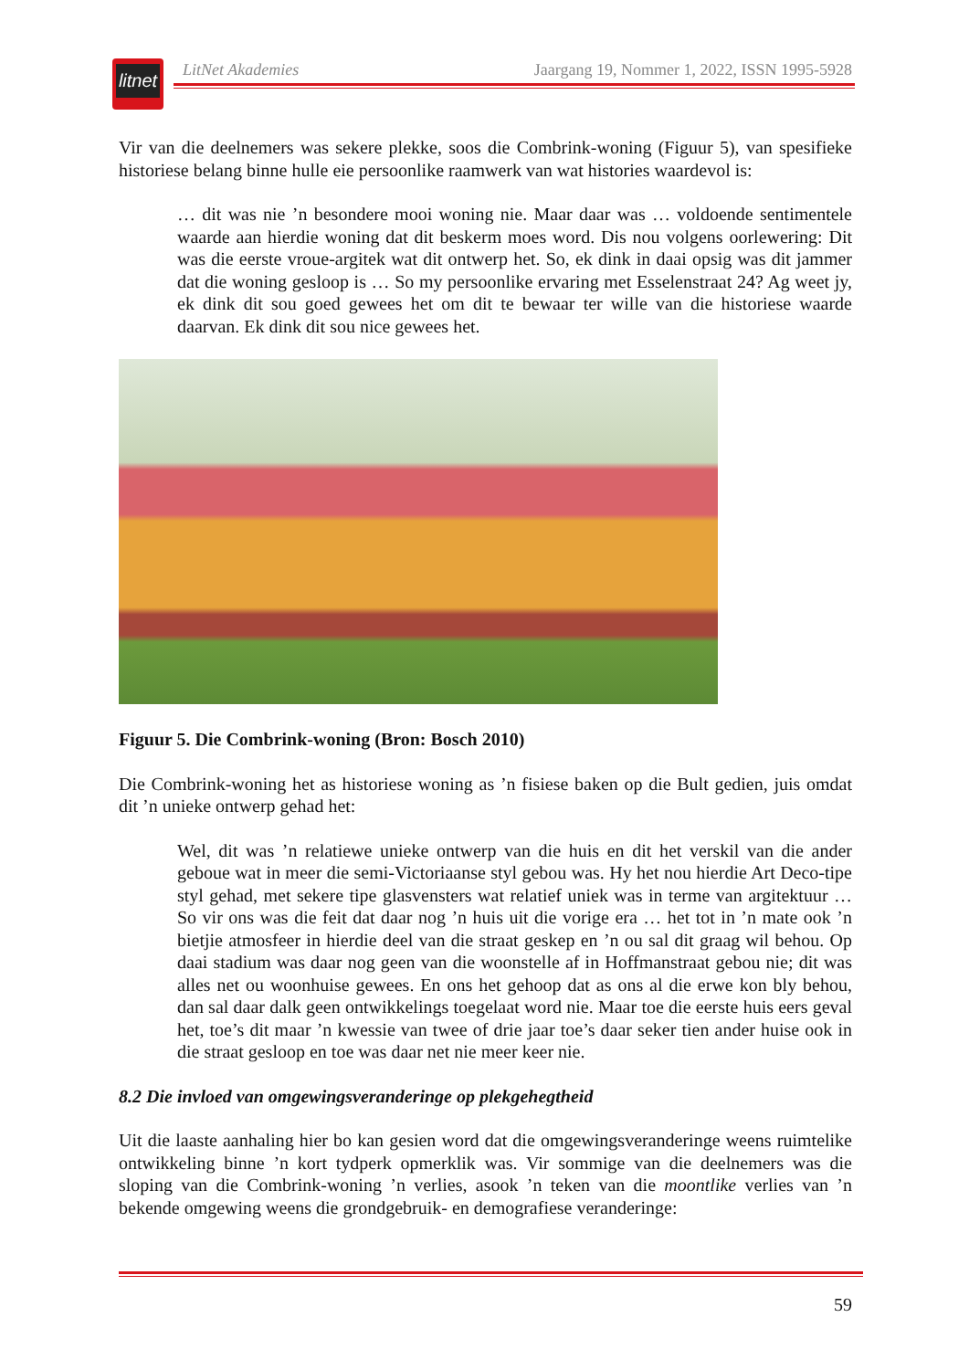litnet
LitNet Akademies Jaargang 19, Nommer 1, 2022, ISSN 1995-5928
Vir van die deelnemers was sekere plekke, soos die Combrink-woning (Figuur 5), van spesifieke historiese belang binne hulle eie persoonlike raamwerk van wat histories waardevol is:
… dit was nie ’n besondere mooi woning nie. Maar daar was … voldoende sentimentele waarde aan hierdie woning dat dit beskerm moes word. Dis nou volgens oorlewering: Dit was die eerste vroue-argitek wat dit ontwerp het. So, ek dink in daai opsig was dit jammer dat die woning gesloop is … So my persoonlike ervaring met Esselenstraat 24? Ag weet jy, ek dink dit sou goed gewees het om dit te bewaar ter wille van die historiese waarde daarvan. Ek dink dit sou nice gewees het.
Figuur 5. Die Combrink-woning (Bron: Bosch 2010)
Die Combrink-woning het as historiese woning as ’n fisiese baken op die Bult gedien, juis omdat dit ’n unieke ontwerp gehad het:
Wel, dit was ’n relatiewe unieke ontwerp van die huis en dit het verskil van die ander geboue wat in meer die semi-Victoriaanse styl gebou was. Hy het nou hierdie Art Deco-tipe styl gehad, met sekere tipe glasvensters wat relatief uniek was in terme van argitektuur … So vir ons was die feit dat daar nog ’n huis uit die vorige era … het tot in ’n mate ook ’n bietjie atmosfeer in hierdie deel van die straat geskep en ’n ou sal dit graag wil behou. Op daai stadium was daar nog geen van die woonstelle af in Hoffmanstraat gebou nie; dit was alles net ou woonhuise gewees. En ons het gehoop dat as ons al die erwe kon bly behou, dan sal daar dalk geen ontwikkelings toegelaat word nie. Maar toe die eerste huis eers geval het, toe’s dit maar ’n kwessie van twee of drie jaar toe’s daar seker tien ander huise ook in die straat gesloop en toe was daar net nie meer keer nie.
8.2 Die invloed van omgewingsveranderinge op plekgehegtheid
Uit die laaste aanhaling hier bo kan gesien word dat die omgewingsveranderinge weens ruimtelike ontwikkeling binne ’n kort tydperk opmerklik was. Vir sommige van die deelnemers was die sloping van die Combrink-woning ’n verlies, asook ’n teken van die moontlike verlies van ’n bekende omgewing weens die grondgebruik- en demografiese veranderinge:
59